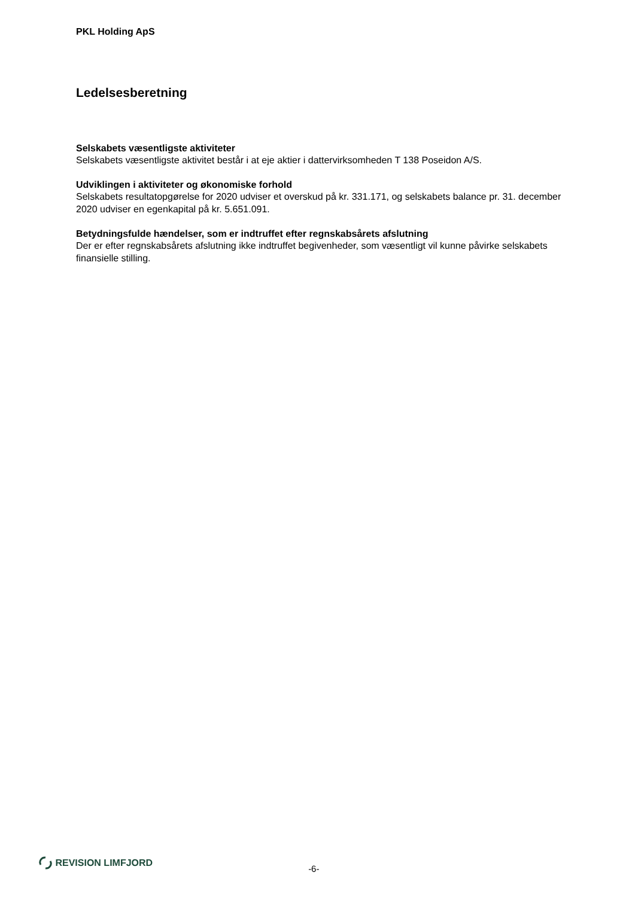PKL Holding ApS
Ledelsesberetning
Selskabets væsentligste aktiviteter
Selskabets væsentligste aktivitet består i at eje aktier i dattervirksomheden T 138 Poseidon A/S.
Udviklingen i aktiviteter og økonomiske forhold
Selskabets resultatopgørelse for 2020 udviser et overskud på kr. 331.171, og selskabets balance pr. 31. december 2020 udviser en egenkapital på kr. 5.651.091.
Betydningsfulde hændelser, som er indtruffet efter regnskabsårets afslutning
Der er efter regnskabsårets afslutning ikke indtruffet begivenheder, som væsentligt vil kunne påvirke selskabets finansielle stilling.
REVISION LIMFJORD
-6-